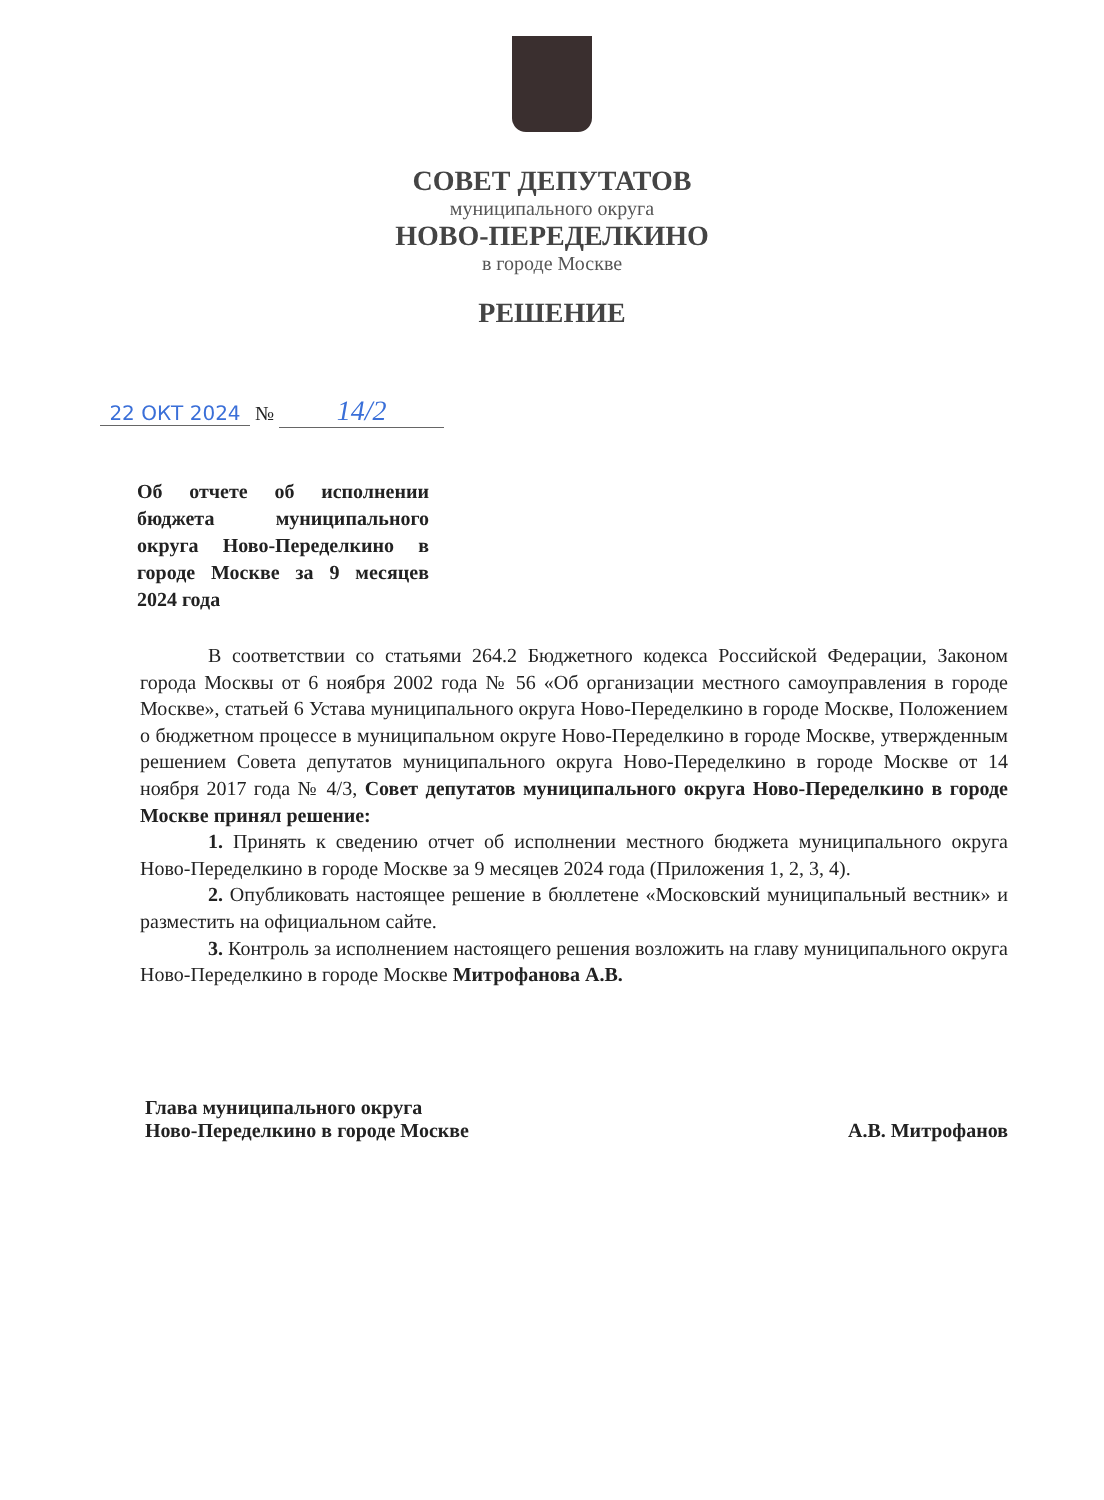СОВЕТ ДЕПУТАТОВ
муниципального округа
НОВО-ПЕРЕДЕЛКИНО
в городе Москве
РЕШЕНИЕ
22 ОКТ 2024 № 14/2
Об отчете об исполнении бюджета муниципального округа Ново-Переделкино в городе Москве за 9 месяцев 2024 года
В соответствии со статьями 264.2 Бюджетного кодекса Российской Федерации, Законом города Москвы от 6 ноября 2002 года № 56 «Об организации местного самоуправления в городе Москве», статьей 6 Устава муниципального округа Ново-Переделкино в городе Москве, Положением о бюджетном процессе в муниципальном округе Ново-Переделкино в городе Москве, утвержденным решением Совета депутатов муниципального округа Ново-Переделкино в городе Москве от 14 ноября 2017 года № 4/3, Совет депутатов муниципального округа Ново-Переделкино в городе Москве принял решение:
1. Принять к сведению отчет об исполнении местного бюджета муниципального округа Ново-Переделкино в городе Москве за 9 месяцев 2024 года (Приложения 1, 2, 3, 4).
2. Опубликовать настоящее решение в бюллетене «Московский муниципальный вестник» и разместить на официальном сайте.
3. Контроль за исполнением настоящего решения возложить на главу муниципального округа Ново-Переделкино в городе Москве Митрофанова А.В.
Глава муниципального округа
Ново-Переделкино в городе Москве
А.В. Митрофанов